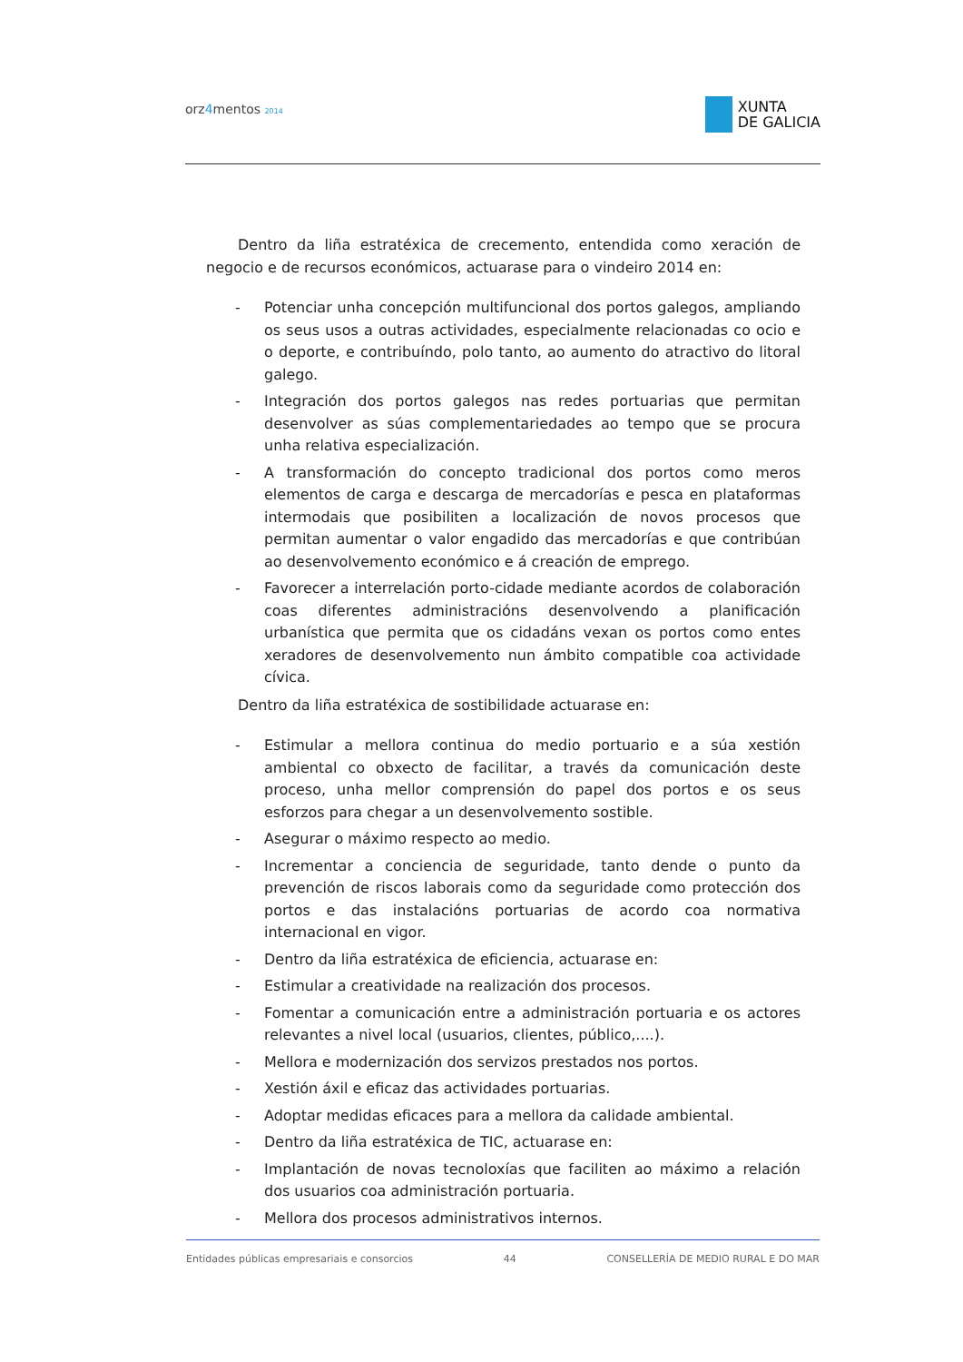orz4mentos 2014
XUNTA
DE GALICIA
Dentro da liña estratéxica de crecemento, entendida como xeración de negocio e de recursos económicos, actuarase para o vindeiro 2014 en:
- Potenciar unha concepción multifuncional dos portos galegos, ampliando os seus usos a outras actividades, especialmente relacionadas co ocio e o deporte, e contribuíndo, polo tanto, ao aumento do atractivo do litoral galego.
- Integración dos portos galegos nas redes portuarias que permitan desenvolver as súas complementariedades ao tempo que se procura unha relativa especialización.
- A transformación do concepto tradicional dos portos como meros elementos de carga e descarga de mercadorías e pesca en plataformas intermodais que posibiliten a localización de novos procesos que permitan aumentar o valor engadido das mercadorías e que contribúan ao desenvolvemento económico e á creación de emprego.
- Favorecer a interrelación porto-cidade mediante acordos de colaboración coas diferentes administracións desenvolvendo a planificación urbanística que permita que os cidadáns vexan os portos como entes xeradores de desenvolvemento nun ámbito compatible coa actividade cívica.
Dentro da liña estratéxica de sostibilidade actuarase en:
- Estimular a mellora continua do medio portuario e a súa xestión ambiental co obxecto de facilitar, a través da comunicación deste proceso, unha mellor comprensión do papel dos portos e os seus esforzos para chegar a un desenvolvemento sostible.
- Asegurar o máximo respecto ao medio.
- Incrementar a conciencia de seguridade, tanto dende o punto da prevención de riscos laborais como da seguridade como protección dos portos e das instalacións portuarias de acordo coa normativa internacional en vigor.
- Dentro da liña estratéxica de eficiencia, actuarase en:
- Estimular a creatividade na realización dos procesos.
- Fomentar a comunicación entre a administración portuaria e os actores relevantes a nivel local (usuarios, clientes, público,....).
- Mellora e modernización dos servizos prestados nos portos.
- Xestión áxil e eficaz das actividades portuarias.
- Adoptar medidas eficaces para a mellora da calidade ambiental.
- Dentro da liña estratéxica de TIC, actuarase en:
- Implantación de novas tecnoloxías que faciliten ao máximo a relación dos usuarios coa administración portuaria.
- Mellora dos procesos administrativos internos.
Entidades públicas empresariais e consorcios 44 CONSELLERÍA DE MEDIO RURAL E DO MAR